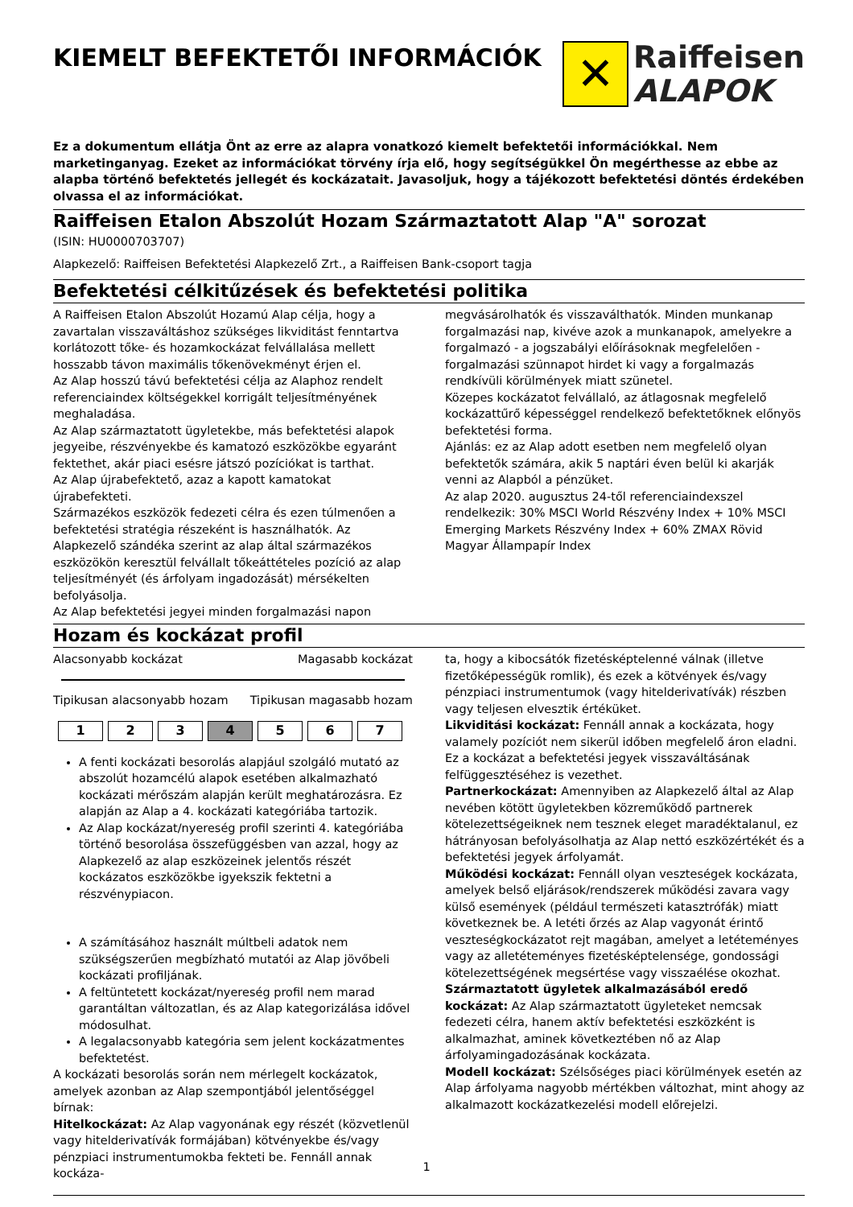KIEMELT BEFEKTETŐI INFORMÁCIÓK
✕
Raiffeisen
ALAPOK
Ez a dokumentum ellátja Önt az erre az alapra vonatkozó kiemelt befektetői információkkal. Nem marketinganyag. Ezeket az információkat törvény írja elő, hogy segítségükkel Ön megérthesse az ebbe az alapba történő befektetés jellegét és kockázatait. Javasoljuk, hogy a tájékozott befektetési döntés érdekében olvassa el az információkat.
Raiffeisen Etalon Abszolút Hozam Származtatott Alap "A" sorozat
(ISIN: HU0000703707)
Alapkezelő: Raiffeisen Befektetési Alapkezelő Zrt., a Raiffeisen Bank-csoport tagja
Befektetési célkitűzések és befektetési politika
A Raiffeisen Etalon Abszolút Hozamú Alap célja, hogy a zavartalan visszaváltáshoz szükséges likviditást fenntartva korlátozott tőke- és hozamkockázat felvállalása mellett hosszabb távon maximális tőkenövekményt érjen el.
Az Alap hosszú távú befektetési célja az Alaphoz rendelt referenciaindex költségekkel korrigált teljesítményének meghaladása.
Az Alap származtatott ügyletekbe, más befektetési alapok jegyeibe, részvényekbe és kamatozó eszközökbe egyaránt fektethet, akár piaci esésre játszó pozíciókat is tarthat.
Az Alap újrabefektető, azaz a kapott kamatokat újrabefekteti.
Származékos eszközök fedezeti célra és ezen túlmenően a befektetési stratégia részeként is használhatók. Az Alapkezelő szándéka szerint az alap által származékos eszközökön keresztül felvállalt tőkeáttételes pozíció az alap teljesítményét (és árfolyam ingadozását) mérsékelten befolyásolja.
Az Alap befektetési jegyei minden forgalmazási napon
megvásárolhatók és visszaválthatók. Minden munkanap forgalmazási nap, kivéve azok a munkanapok, amelyekre a forgalmazó - a jogszabályi előírásoknak megfelelően - forgalmazási szünnapot hirdet ki vagy a forgalmazás rendkívüli körülmények miatt szünetel.
Közepes kockázatot felvállaló, az átlagosnak megfelelő kockázattűrő képességgel rendelkező befektetőknek előnyös befektetési forma.
Ajánlás: ez az Alap adott esetben nem megfelelő olyan befektetők számára, akik 5 naptári éven belül ki akarják venni az Alapból a pénzüket.
Az alap 2020. augusztus 24-től referenciaindexszel rendelkezik: 30% MSCI World Részvény Index + 10% MSCI Emerging Markets Részvény Index + 60% ZMAX Rövid Magyar Állampapír Index
Hozam és kockázat profil
Alacsonyabb kockázat Magasabb kockázat
Tipikusan alacsonyabb hozam Tipikusan magasabb hozam
| 1 | 2 | 3 | 4 | 5 | 6 | 7 |
A fenti kockázati besorolás alapjául szolgáló mutató az abszolút hozamcélú alapok esetében alkalmazható kockázati mérőszám alapján került meghatározásra. Ez alapján az Alap a 4. kockázati kategóriába tartozik.
Az Alap kockázat/nyereség profil szerinti 4. kategóriába történő besorolása összefüggésben van azzal, hogy az Alapkezelő az alap eszközeinek jelentős részét kockázatos eszközökbe igyekszik fektetni a részvénypiacon.
A számításához használt múltbeli adatok nem szükségszerűen megbízható mutatói az Alap jövőbeli kockázati profiljának.
A feltüntetett kockázat/nyereség profil nem marad garantáltan változatlan, és az Alap kategorizálása idővel módosulhat.
A legalacsonyabb kategória sem jelent kockázatmentes befektetést.
A kockázati besorolás során nem mérlegelt kockázatok, amelyek azonban az Alap szempontjából jelentőséggel bírnak:
Hitelkockázat: Az Alap vagyonának egy részét (közvetlenül vagy hitelderivatívák formájában) kötvényekbe és/vagy pénzpiaci instrumentumokba fekteti be. Fennáll annak kockáza-
ta, hogy a kibocsátók fizetésképtelenné válnak (illetve fizetőképességük romlik), és ezek a kötvények és/vagy pénzpiaci instrumentumok (vagy hitelderivatívák) részben vagy teljesen elvesztik értéküket.
Likviditási kockázat: Fennáll annak a kockázata, hogy valamely pozíciót nem sikerül időben megfelelő áron eladni. Ez a kockázat a befektetési jegyek visszaváltásának felfüggesztéséhez is vezethet.
Partnerkockázat: Amennyiben az Alapkezelő által az Alap nevében kötött ügyletekben közreműködő partnerek kötelezettségeiknek nem tesznek eleget maradéktalanul, ez hátrányosan befolyásolhatja az Alap nettó eszközértékét és a befektetési jegyek árfolyamát.
Működési kockázat: Fennáll olyan veszteségek kockázata, amelyek belső eljárások/rendszerek működési zavara vagy külső események (például természeti katasztrófák) miatt következnek be. A letéti őrzés az Alap vagyonát érintő veszteségkockázatot rejt magában, amelyet a letéteményes vagy az alletéteményes fizetésképtelensége, gondossági kötelezettségének megsértése vagy visszaélése okozhat.
Származtatott ügyletek alkalmazásából eredő kockázat: Az Alap származtatott ügyleteket nemcsak fedezeti célra, hanem aktív befektetési eszközként is alkalmazhat, aminek következtében nő az Alap árfolyamingadozásának kockázata.
Modell kockázat: Szélsőséges piaci körülmények esetén az Alap árfolyama nagyobb mértékben változhat, mint ahogy az alkalmazott kockázatkezelési modell előrejelzi.
1